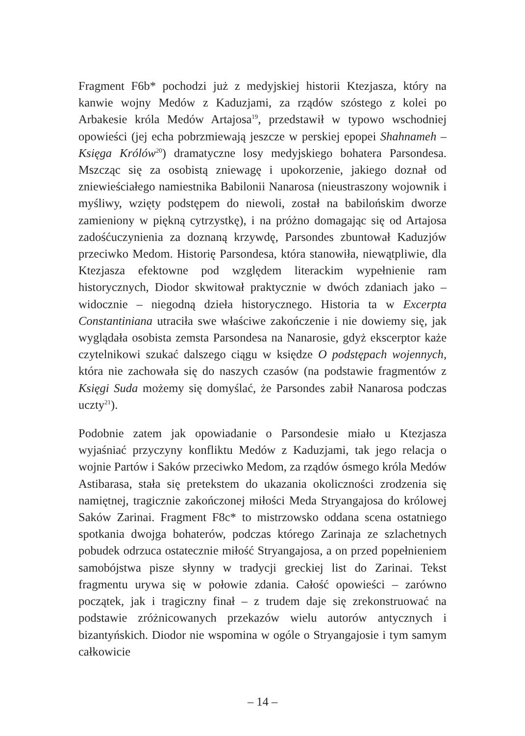Fragment F6b* pochodzi już z medyjskiej historii Ktezjasza, który na kanwie wojny Medów z Kaduzjami, za rządów szóstego z kolei po Arbakesie króla Medów Artajosa<sup>19</sup>, przedstawił w typowo wschodniej opowieści (jej echa pobrzmiewają jeszcze w perskiej epopei Shahnameh – Księga Królów<sup>20</sup>) dramatyczne losy medyjskiego bohatera Parsondesa. Mszcząc się za osobistą zniewagę i upokorzenie, jakiego doznał od zniewieściałego namiestnika Babilonii Nanarosa (nieustraszony wojownik i myśliwy, wzięty podstępem do niewoli, został na babilońskim dworze zamieniony w piękną cytrzystkę), i na próżno domagając się od Artajosa zadośćuczynienia za doznaną krzywdę, Parsondes zbuntował Kaduzjów przeciwko Medom. Historię Parsondesa, która stanowiła, niewątpliwie, dla Ktezjasza efektowne pod względem literackim wypełnienie ram historycznych, Diodor skwitował praktycznie w dwóch zdaniach jako – widocznie – niegodną dzieła historycznego. Historia ta w Excerpta Constantiniana utraciła swe właściwe zakończenie i nie dowiemy się, jak wyglądała osobista zemsta Parsondesa na Nanarosie, gdyż ekscerptor każe czytelnikowi szukać dalszego ciągu w księdze O podstępach wojennych, która nie zachowała się do naszych czasów (na podstawie fragmentów z Księgi Suda możemy się domyślać, że Parsondes zabił Nanarosa podczas uczty<sup>21</sup>).
Podobnie zatem jak opowiadanie o Parsondesie miało u Ktezjasza wyjaśniać przyczyny konfliktu Medów z Kaduzjami, tak jego relacja o wojnie Partów i Saków przeciwko Medom, za rządów ósmego króla Medów Astibarasa, stała się pretekstem do ukazania okoliczności zrodzenia się namiętnej, tragicznie zakończonej miłości Meda Stryangajosa do królowej Saków Zarinai. Fragment F8c* to mistrzowsko oddana scena ostatniego spotkania dwojga bohaterów, podczas którego Zarinaja ze szlachetnych pobudek odrzuca ostatecznie miłość Stryangajosa, a on przed popełnieniem samobójstwa pisze słynny w tradycji greckiej list do Zarinai. Tekst fragmentu urywa się w połowie zdania. Całość opowieści – zarówno początek, jak i tragiczny finał – z trudem daje się zrekonstruować na podstawie zróżnicowanych przekazów wielu autorów antycznych i bizantyńskich. Diodor nie wspomina w ogóle o Stryangajosie i tym samym całkowicie
– 14 –